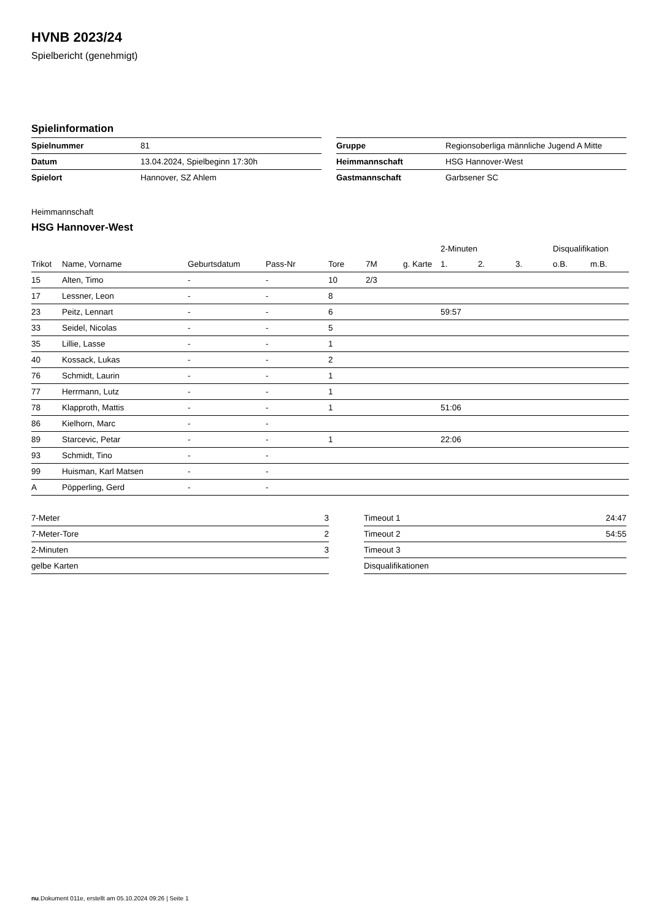HVNB 2023/24
Spielbericht (genehmigt)
Spielinformation
| Spielnummer | 81 |
| Datum | 13.04.2024, Spielbeginn 17:30h |
| Spielort | Hannover, SZ Ahlem |
| Gruppe | Regionsoberliga männliche Jugend A Mitte |
| Heimmannschaft | HSG Hannover-West |
| Gastmannschaft | Garbsener SC |
Heimmannschaft
HSG Hannover-West
| | | | | | | | 2-Minuten | | | Disqualifikation | |
| --- | --- | --- | --- | --- | --- | --- | --- | --- | --- | --- | --- |
| Trikot | Name, Vorname | Geburtsdatum | Pass-Nr | Tore | 7M | g. Karte | 1. | 2. | 3. | o.B. | m.B. |
| 15 | Alten, Timo | - | - | 10 | 2/3 | | | | | | |
| 17 | Lessner, Leon | - | - | 8 | | | | | | | |
| 23 | Peitz, Lennart | - | - | 6 | | | 59:57 | | | | |
| 33 | Seidel, Nicolas | - | - | 5 | | | | | | | |
| 35 | Lillie, Lasse | - | - | 1 | | | | | | | |
| 40 | Kossack, Lukas | - | - | 2 | | | | | | | |
| 76 | Schmidt, Laurin | - | - | 1 | | | | | | | |
| 77 | Herrmann, Lutz | - | - | 1 | | | | | | | |
| 78 | Klapproth, Mattis | - | - | 1 | | | 51:06 | | | | |
| 86 | Kielhorn, Marc | - | - | | | | | | | | |
| 89 | Starcevic, Petar | - | - | 1 | | | 22:06 | | | | |
| 93 | Schmidt, Tino | - | - | | | | | | | | |
| 99 | Huisman, Karl Matsen | - | - | | | | | | | | |
| A | Pöpperling, Gerd | - | - | | | | | | | | |
| 7-Meter | 3 |
| 7-Meter-Tore | 2 |
| 2-Minuten | 3 |
| gelbe Karten | |
| Timeout 1 | 24:47 |
| Timeout 2 | 54:55 |
| Timeout 3 | |
| Disqualifikationen | |
nu.Dokument 011e, erstellt am 05.10.2024 09:26 | Seite 1